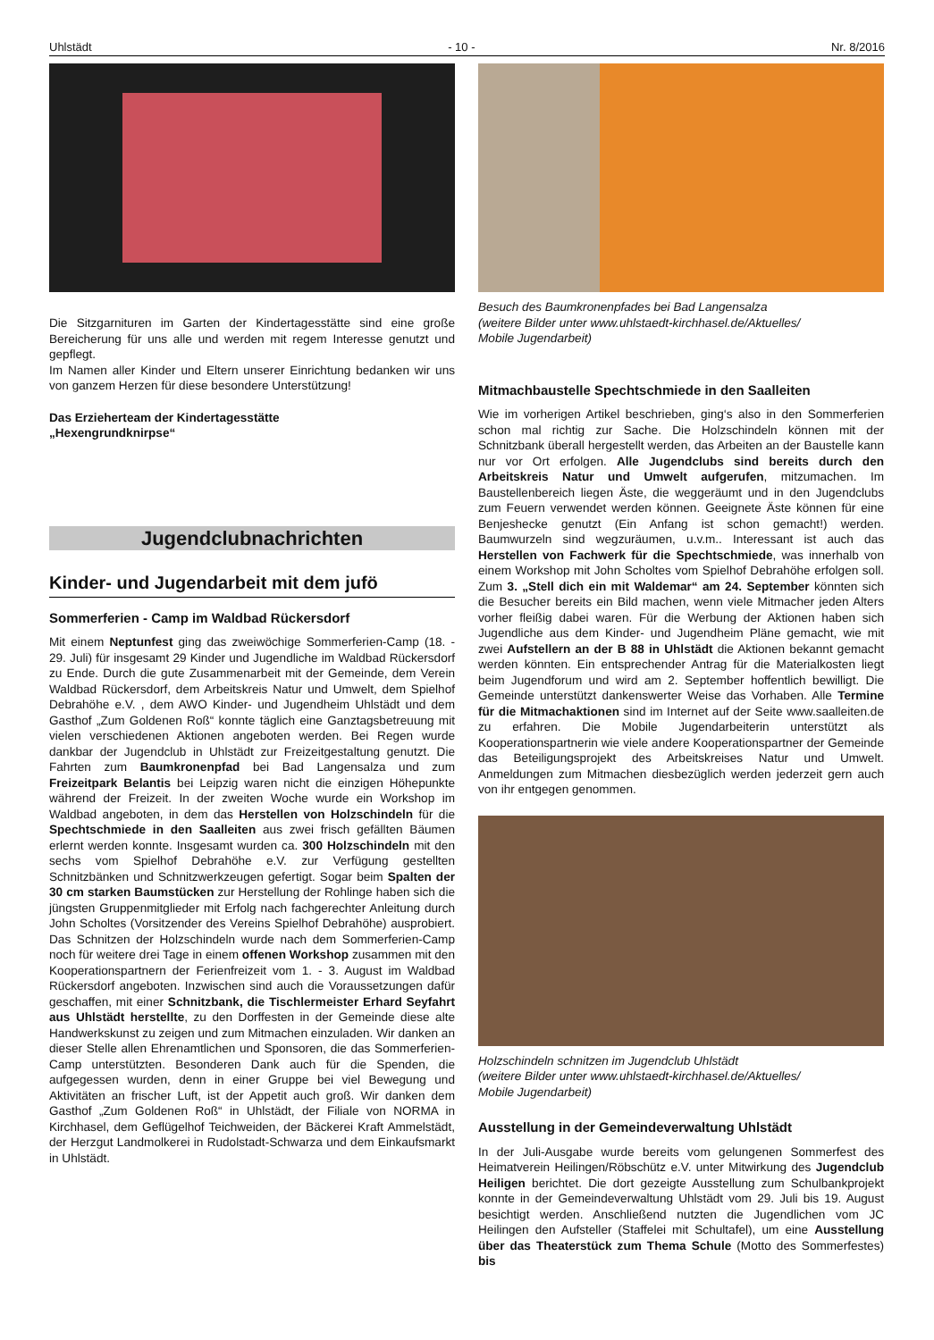Uhlstädt - 10 - Nr. 8/2016
Die Sitzgarnituren im Garten der Kindertagesstätte sind eine große Bereicherung für uns alle und werden mit regem Interesse genutzt und gepflegt.
Im Namen aller Kinder und Eltern unserer Einrichtung bedanken wir uns von ganzem Herzen für diese besondere Unterstützung!
Das Erzieherteam der Kindertagesstätte
„Hexengrundknirpse“
Jugendclubnachrichten
Kinder- und Jugendarbeit mit dem jufö
Sommerferien - Camp im Waldbad Rückersdorf
Mit einem Neptunfest ging das zweiwöchige Sommerferien-Camp (18. - 29. Juli) für insgesamt 29 Kinder und Jugendliche im Waldbad Rückersdorf zu Ende. Durch die gute Zusammenarbeit mit der Gemeinde, dem Verein Waldbad Rückersdorf, dem Arbeitskreis Natur und Umwelt, dem Spielhof Debrahöhe e.V. , dem AWO Kinder- und Jugendheim Uhlstädt und dem Gasthof „Zum Goldenen Roß“ konnte täglich eine Ganztagsbetreuung mit vielen verschiedenen Aktionen angeboten werden. Bei Regen wurde dankbar der Jugendclub in Uhlstädt zur Freizeitgestaltung genutzt. Die Fahrten zum Baumkronenpfad bei Bad Langensalza und zum Freizeitpark Belantis bei Leipzig waren nicht die einzigen Höhepunkte während der Freizeit. In der zweiten Woche wurde ein Workshop im Waldbad angeboten, in dem das Herstellen von Holzschindeln für die Spechtschmiede in den Saalleiten aus zwei frisch gefällten Bäumen erlernt werden konnte. Insgesamt wurden ca. 300 Holzschindeln mit den sechs vom Spielhof Debrahöhe e.V. zur Verfügung gestellten Schnitzbänken und Schnitzwerkzeugen gefertigt. Sogar beim Spalten der 30 cm starken Baumstücken zur Herstellung der Rohlinge haben sich die jüngsten Gruppenmitglieder mit Erfolg nach fachgerechter Anleitung durch John Scholtes (Vorsitzender des Vereins Spielhof Debrahöhe) ausprobiert. Das Schnitzen der Holzschindeln wurde nach dem Sommerferien-Camp noch für weitere drei Tage in einem offenen Workshop zusammen mit den Kooperationspartnern der Ferienfreizeit vom 1. - 3. August im Waldbad Rückersdorf angeboten. Inzwischen sind auch die Voraussetzungen dafür geschaffen, mit einer Schnitzbank, die Tischlermeister Erhard Seyfahrt aus Uhlstädt herstellte, zu den Dorffesten in der Gemeinde diese alte Handwerkskunst zu zeigen und zum Mitmachen einzuladen. Wir danken an dieser Stelle allen Ehrenamtlichen und Sponsoren, die das Sommerferien-Camp unterstützten. Besonderen Dank auch für die Spenden, die aufgegessen wurden, denn in einer Gruppe bei viel Bewegung und Aktivitäten an frischer Luft, ist der Appetit auch groß. Wir danken dem Gasthof „Zum Goldenen Roß“ in Uhlstädt, der Filiale von NORMA in Kirchhasel, dem Geflügelhof Teichweiden, der Bäckerei Kraft Ammelstädt, der Herzgut Landmolkerei in Rudolstadt-Schwarza und dem Einkaufsmarkt in Uhlstädt.
Besuch des Baumkronenpfades bei Bad Langensalza
(weitere Bilder unter www.uhlstaedt-kirchhasel.de/Aktuelles/
Mobile Jugendarbeit)
Mitmachbaustelle Spechtschmiede in den Saalleiten
Wie im vorherigen Artikel beschrieben, ging‘s also in den Sommerferien schon mal richtig zur Sache. Die Holzschindeln können mit der Schnitzbank überall hergestellt werden, das Arbeiten an der Baustelle kann nur vor Ort erfolgen. Alle Jugendclubs sind bereits durch den Arbeitskreis Natur und Umwelt aufgerufen, mitzumachen. Im Baustellenbereich liegen Äste, die weggeräumt und in den Jugendclubs zum Feuern verwendet werden können. Geeignete Äste können für eine Benjeshecke genutzt (Ein Anfang ist schon gemacht!) werden. Baumwurzeln sind wegzuräumen, u.v.m.. Interessant ist auch das Herstellen von Fachwerk für die Spechtschmiede, was innerhalb von einem Workshop mit John Scholtes vom Spielhof Debrahöhe erfolgen soll. Zum 3. „Stell dich ein mit Waldemar“ am 24. September könnten sich die Besucher bereits ein Bild machen, wenn viele Mitmacher jeden Alters vorher fleißig dabei waren. Für die Werbung der Aktionen haben sich Jugendliche aus dem Kinder- und Jugendheim Pläne gemacht, wie mit zwei Aufstellern an der B 88 in Uhlstädt die Aktionen bekannt gemacht werden könnten. Ein entsprechender Antrag für die Materialkosten liegt beim Jugendforum und wird am 2. September hoffentlich bewilligt. Die Gemeinde unterstützt dankenswerter Weise das Vorhaben. Alle Termine für die Mitmachaktionen sind im Internet auf der Seite www.saalleiten.de zu erfahren. Die Mobile Jugendarbeiterin unterstützt als Kooperationspartnerin wie viele andere Kooperationspartner der Gemeinde das Beteiligungsprojekt des Arbeitskreises Natur und Umwelt. Anmeldungen zum Mitmachen diesbezüglich werden jederzeit gern auch von ihr entgegen genommen.
Holzschindeln schnitzen im Jugendclub Uhlstädt
(weitere Bilder unter www.uhlstaedt-kirchhasel.de/Aktuelles/
Mobile Jugendarbeit)
Ausstellung in der Gemeindeverwaltung Uhlstädt
In der Juli-Ausgabe wurde bereits vom gelungenen Sommerfest des Heimatverein Heilingen/Röbschütz e.V. unter Mitwirkung des Jugendclub Heiligen berichtet. Die dort gezeigte Ausstellung zum Schulbankprojekt konnte in der Gemeindeverwaltung Uhlstädt vom 29. Juli bis 19. August besichtigt werden. Anschließend nutzten die Jugendlichen vom JC Heilingen den Aufsteller (Staffelei mit Schultafel), um eine Ausstellung über das Theaterstück zum Thema Schule (Motto des Sommerfestes) bis